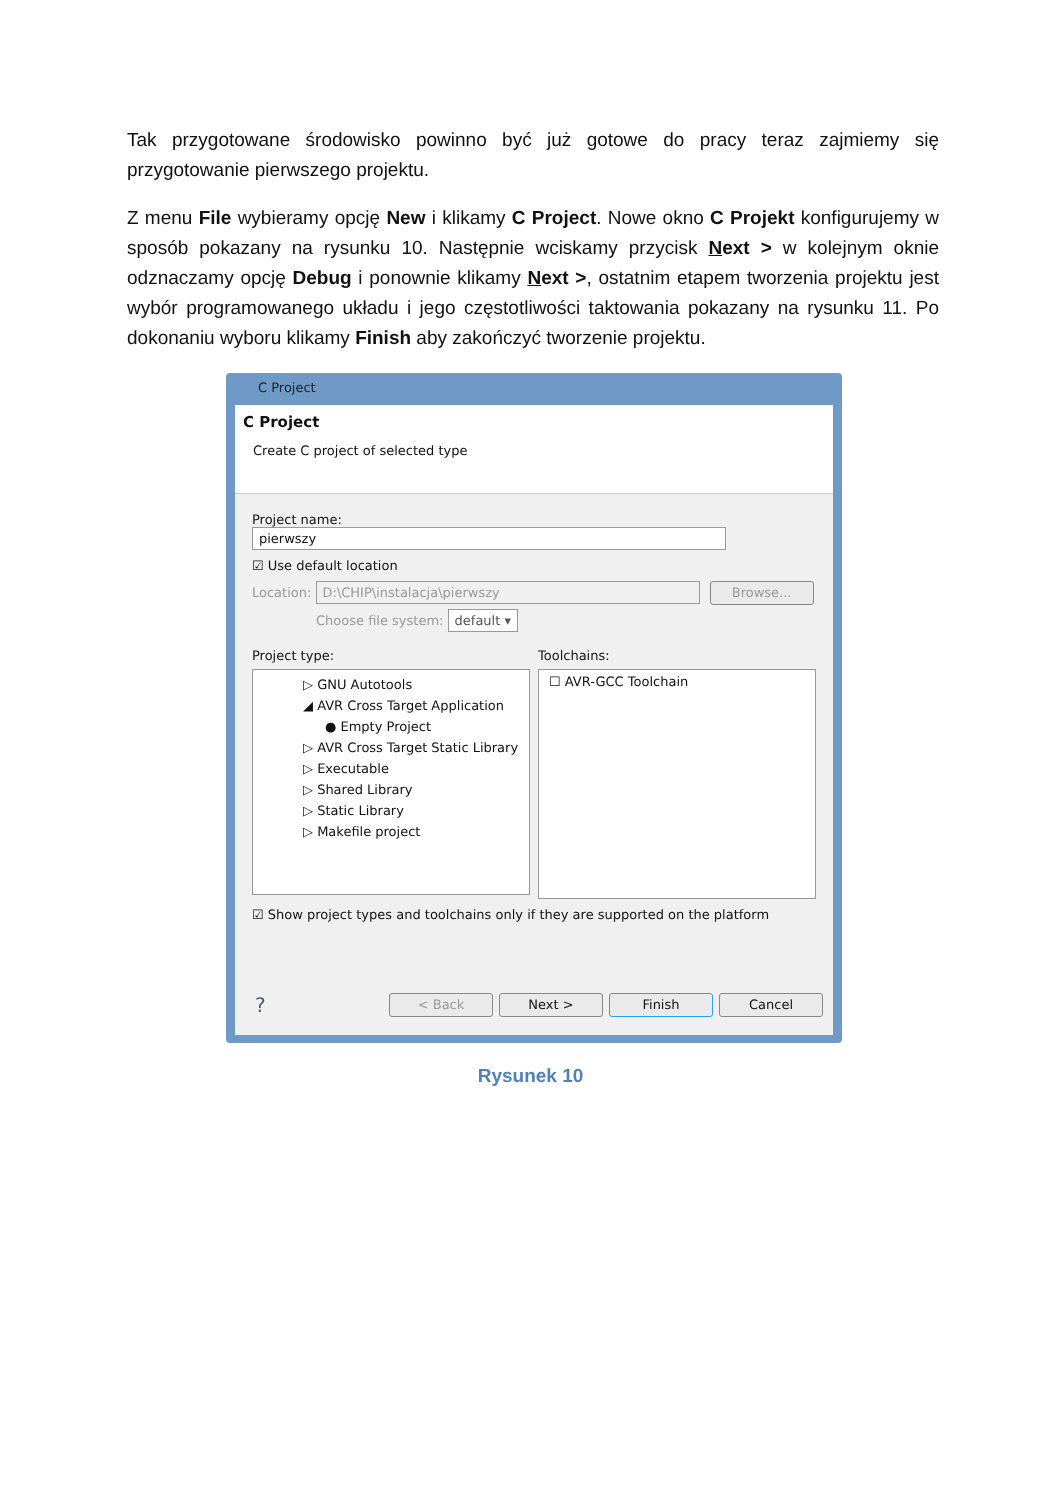Tak przygotowane środowisko powinno być już gotowe do pracy teraz zajmiemy się przygotowanie pierwszego projektu.
Z menu File wybieramy opcję New i klikamy C Project. Nowe okno C Projekt konfigurujemy w sposób pokazany na rysunku 10. Następnie wciskamy przycisk Next > w kolejnym oknie odznaczamy opcję Debug i ponownie klikamy Next >, ostatnim etapem tworzenia projektu jest wybór programowanego układu i jego częstotliwości taktowania pokazany na rysunku 11. Po dokonaniu wyboru klikamy Finish aby zakończyć tworzenie projektu.
C Project
C Project
Create C project of selected type
Project name: pierwszy
☑ Use default location
Location: D:\CHIP\instalacja\pierwszy Browse...
Choose file system: default ▾
Project type:
▷ GNU Autotools
◢ AVR Cross Target Application
● Empty Project
▷ AVR Cross Target Static Library
▷ Executable
▷ Shared Library
▷ Static Library
▷ Makefile project
Toolchains:
☐ AVR-GCC Toolchain
☑ Show project types and toolchains only if they are supported on the platform
? < Back Next > Finish Cancel
Rysunek 10